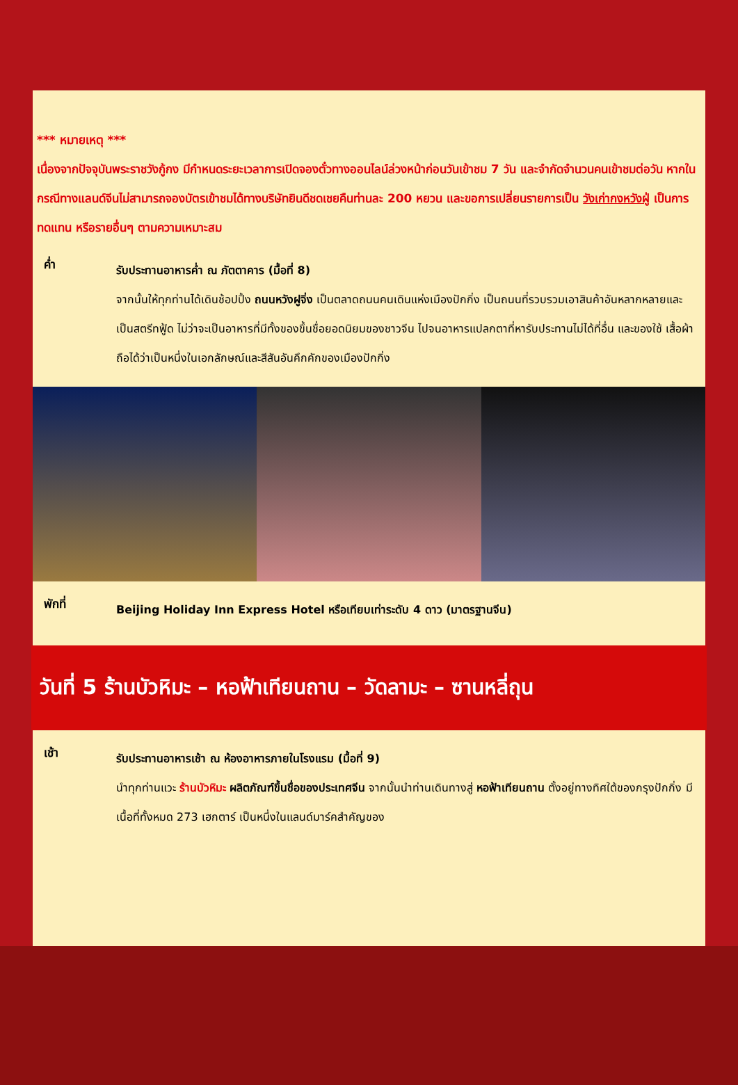*** หมายเหตุ ***
เนื่องจากปัจจุบันพระราชวังกู้กง มีกำหนดระยะเวลาการเปิดจองตั๋วทางออนไลน์ล่วงหน้าก่อนวันเข้าชม 7 วัน และจำกัดจำนวนคนเข้าชมต่อวัน หากในกรณีทางแลนด์จีนไม่สามารถจองบัตรเข้าชมได้ทางบริษัทยินดีชดเชยคืนท่านละ 200 หยวน และขอการเปลี่ยนรายการเป็น วังเก่ากงหวังฝู่ เป็นการทดแทน หรือรายอื่นๆ ตามความเหมาะสม
ค่ำ
รับประทานอาหารค่ำ ณ ภัตตาคาร (มื้อที่ 8)
จากนั้นให้ทุกท่านได้เดินช้อปปิ้ง ถนนหวังฝูจิ่ง เป็นตลาดถนนคนเดินแห่งเมืองปักกิ่ง เป็นถนนที่รวบรวมเอาสินค้าอันหลากหลายและเป็นสตรีทฟู้ด ไม่ว่าจะเป็นอาหารที่มีทั้งของขึ้นชื่อยอดนิยมของชาวจีน ไปจนอาหารแปลกตาที่หารับประทานไม่ได้ที่อื่น และของใช้ เสื้อผ้า ถือได้ว่าเป็นหนึ่งในเอกลักษณ์และสีสันอันคึกคักของเมืองปักกิ่ง
พักที่
Beijing Holiday Inn Express Hotel หรือเทียบเท่าระดับ 4 ดาว (มาตรฐานจีน)
วันที่ 5 ร้านบัวหิมะ – หอฟ้าเทียนถาน – วัดลามะ – ซานหลี่ถุน
เช้า
รับประทานอาหารเช้า ณ ห้องอาหารภายในโรงแรม (มื้อที่ 9)
นำทุกท่านแวะ ร้านบัวหิมะ ผลิตภัณฑ์ขึ้นชื่อของประเทศจีน จากนั้นนำท่านเดินทางสู่ หอฟ้าเทียนถาน ตั้งอยู่ทางทิศใต้ของกรุงปักกิ่ง มีเนื้อที่ทั้งหมด 273 เฮกตาร์ เป็นหนึ่งในแลนด์มาร์คสำคัญของ